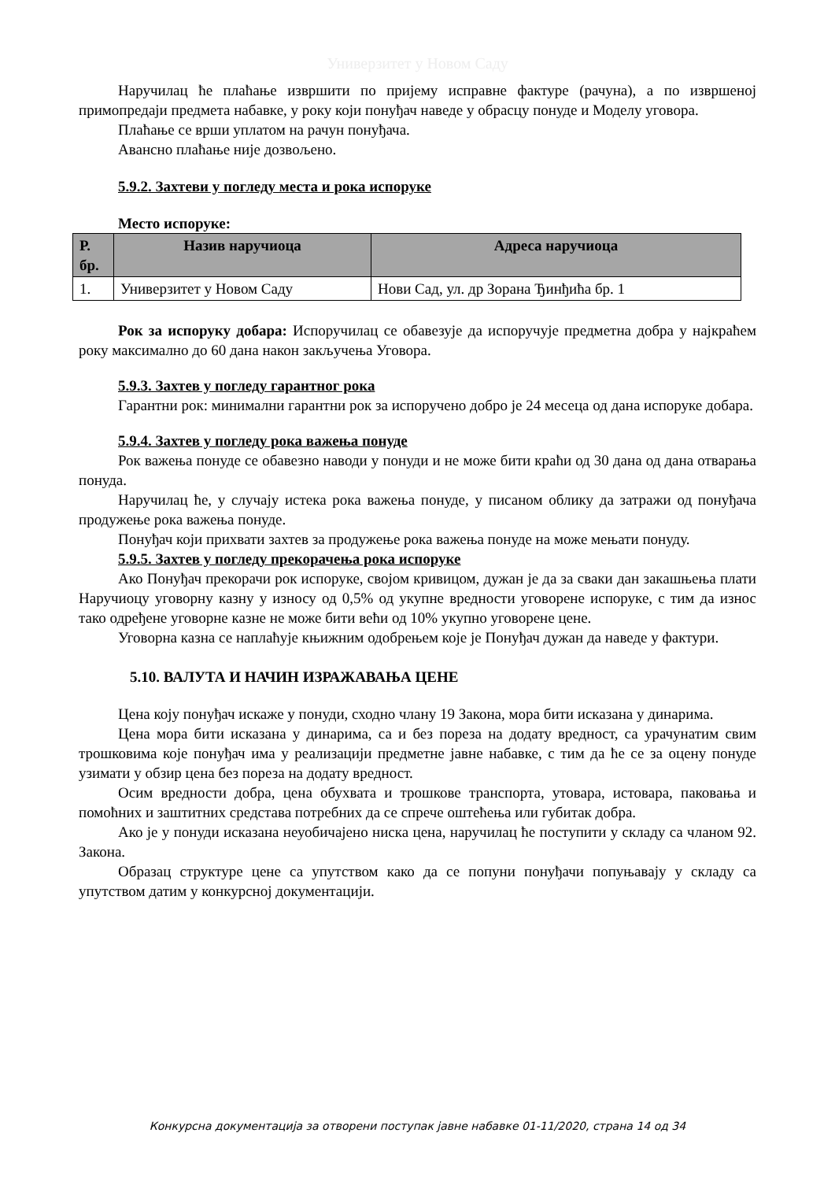Универзитет у Новом Саду
Наручилац ће плаћање извршити по пријему исправне фактуре (рачуна), а по извршеној примопредаји предмета набавке, у року који понуђач наведе у обрасцу понуде и Моделу уговора.
Плаћање се врши уплатом на рачун понуђача.
Авансно плаћање није дозвољено.
5.9.2. Захтеви у погледу места и рока испоруке
Место испоруке:
| Р. бр. | Назив наручиоца | Адреса наручиоца |
| --- | --- | --- |
| 1. | Универзитет у Новом Саду | Нови Сад, ул. др Зорана Ђинђића бр. 1 |
Рок за испоруку добара: Испоручилац се обавезује да испоручује предметна добра у најкраћем року максимално до 60 дана након закључења Уговора.
5.9.3. Захтев у погледу гарантног рока
Гарантни рок: минимални гарантни рок за испоручено добро је 24 месеца од дана испоруке добара.
5.9.4. Захтев у погледу рока важења понуде
Рок важења понуде се обавезно наводи у понуди и не може бити краћи од 30 дана од дана отварања понуда.
Наручилац ће, у случају истека рока важења понуде, у писаном облику да затражи од понуђача продужење рока важења понуде.
Понуђач који прихвати захтев за продужење рока важења понуде на може мењати понуду.
5.9.5. Захтев у погледу прекорачења рока испоруке
Ако Понуђач прекорачи рок испоруке, својом кривицом, дужан је да за сваки дан закашњења плати Наручиоцу уговорну казну у износу од 0,5% од укупне вредности уговорене испоруке, с тим да износ тако одређене уговорне казне не може бити већи од 10% укупно уговорене цене.
Уговорна казна се наплаћује књижним одобрењем које је Понуђач дужан да наведе у фактури.
5.10. ВАЛУТА И НАЧИН ИЗРАЖАВАЊА ЦЕНЕ
Цена коју понуђач искаже у понуди, сходно члану 19 Закона, мора бити исказана у динарима.
Цена мора бити исказана у динарима, са и без пореза на додату вредност, са урачунатим свим трошковима које понуђач има у реализацији предметне јавне набавке, с тим да ће се за оцену понуде узимати у обзир цена без пореза на додату вредност.
Осим вредности добра, цена обухвата и трошкове транспорта, утовара, истовара, паковања и помоћних и заштитних средстава потребних да се спрече оштећења или губитак добра.
Ако је у понуди исказана неуобичајено ниска цена, наручилац ће поступити у складу са чланом 92. Закона.
Образац структуре цене са упутством како да се попуни понуђачи попуњавају у складу са упутством датим у конкурсној документацији.
Конкурсна документација за отворени поступак јавне набавке 01-11/2020, страна 14 од 34